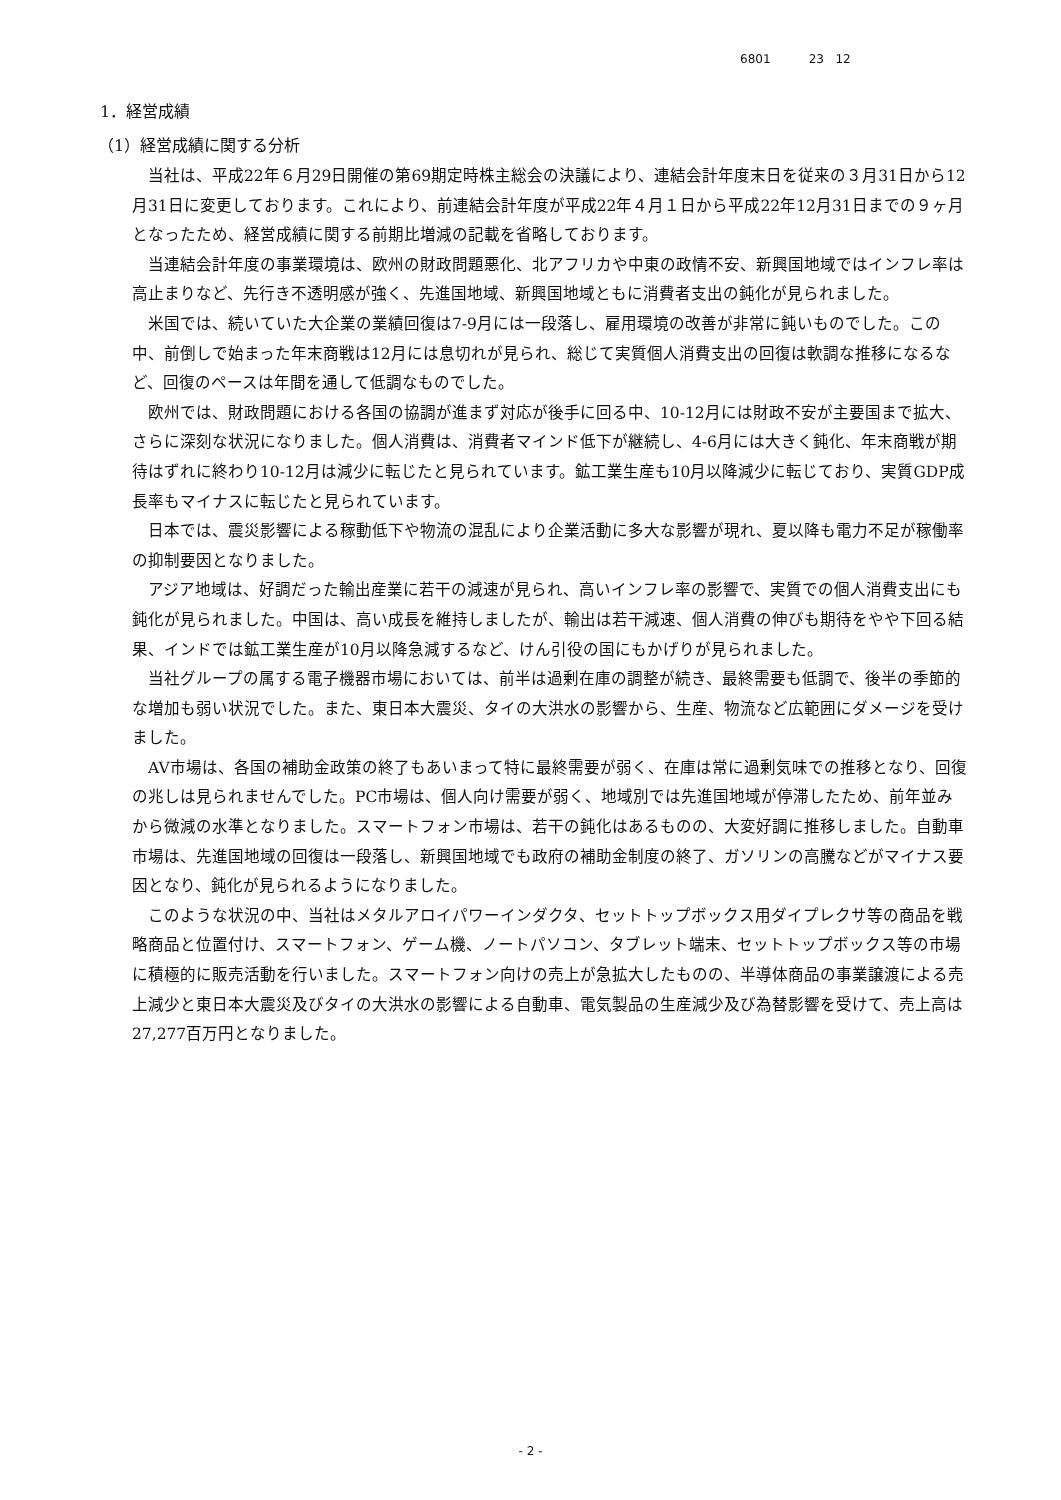6801 23 12
1．経営成績
（1）経営成績に関する分析
当社は、平成22年６月29日開催の第69期定時株主総会の決議により、連結会計年度末日を従来の３月31日から12月31日に変更しております。これにより、前連結会計年度が平成22年４月１日から平成22年12月31日までの９ヶ月となったため、経営成績に関する前期比増減の記載を省略しております。
当連結会計年度の事業環境は、欧州の財政問題悪化、北アフリカや中東の政情不安、新興国地域ではインフレ率は高止まりなど、先行き不透明感が強く、先進国地域、新興国地域ともに消費者支出の鈍化が見られました。
米国では、続いていた大企業の業績回復は7-9月には一段落し、雇用環境の改善が非常に鈍いものでした。この中、前倒しで始まった年末商戦は12月には息切れが見られ、総じて実質個人消費支出の回復は軟調な推移になるなど、回復のペースは年間を通して低調なものでした。
欧州では、財政問題における各国の協調が進まず対応が後手に回る中、10-12月には財政不安が主要国まで拡大、さらに深刻な状況になりました。個人消費は、消費者マインド低下が継続し、4-6月には大きく鈍化、年末商戦が期待はずれに終わり10-12月は減少に転じたと見られています。鉱工業生産も10月以降減少に転じており、実質GDP成長率もマイナスに転じたと見られています。
日本では、震災影響による稼動低下や物流の混乱により企業活動に多大な影響が現れ、夏以降も電力不足が稼働率の抑制要因となりました。
アジア地域は、好調だった輸出産業に若干の減速が見られ、高いインフレ率の影響で、実質での個人消費支出にも鈍化が見られました。中国は、高い成長を維持しましたが、輸出は若干減速、個人消費の伸びも期待をやや下回る結果、インドでは鉱工業生産が10月以降急減するなど、けん引役の国にもかげりが見られました。
当社グループの属する電子機器市場においては、前半は過剰在庫の調整が続き、最終需要も低調で、後半の季節的な増加も弱い状況でした。また、東日本大震災、タイの大洪水の影響から、生産、物流など広範囲にダメージを受けました。
AV市場は、各国の補助金政策の終了もあいまって特に最終需要が弱く、在庫は常に過剰気味での推移となり、回復の兆しは見られませんでした。PC市場は、個人向け需要が弱く、地域別では先進国地域が停滞したため、前年並みから微減の水準となりました。スマートフォン市場は、若干の鈍化はあるものの、大変好調に推移しました。自動車市場は、先進国地域の回復は一段落し、新興国地域でも政府の補助金制度の終了、ガソリンの高騰などがマイナス要因となり、鈍化が見られるようになりました。
このような状況の中、当社はメタルアロイパワーインダクタ、セットトップボックス用ダイプレクサ等の商品を戦略商品と位置付け、スマートフォン、ゲーム機、ノートパソコン、タブレット端末、セットトップボックス等の市場に積極的に販売活動を行いました。スマートフォン向けの売上が急拡大したものの、半導体商品の事業譲渡による売上減少と東日本大震災及びタイの大洪水の影響による自動車、電気製品の生産減少及び為替影響を受けて、売上高は27,277百万円となりました。
- 2 -